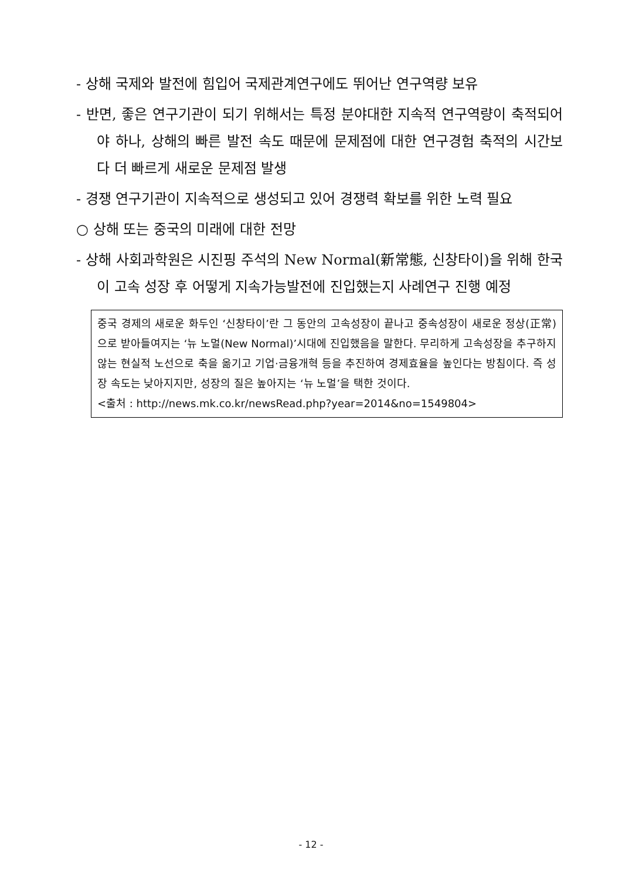- 상해 국제와 발전에 힘입어 국제관계연구에도 뛰어난 연구역량 보유
- 반면, 좋은 연구기관이 되기 위해서는 특정 분야대한 지속적 연구역량이 축적되어야 하나, 상해의 빠른 발전 속도 때문에 문제점에 대한 연구경험 축적의 시간보다 더 빠르게 새로운 문제점 발생
- 경쟁 연구기관이 지속적으로 생성되고 있어 경쟁력 확보를 위한 노력 필요
○ 상해 또는 중국의 미래에 대한 전망
- 상해 사회과학원은 시진핑 주석의 New Normal(新常態, 신창타이)을 위해 한국이 고속 성장 후 어떻게 지속가능발전에 진입했는지 사례연구 진행 예정
중국 경제의 새로운 화두인 ‘신창타이’란 그 동안의 고속성장이 끝나고 중속성장이 새로운 정상(正常)으로 받아들여지는 ‘뉴 노멀(New Normal)’시대에 진입했음을 말한다. 무리하게 고속성장을 추구하지 않는 현실적 노선으로 축을 옮기고 기업·금융개혁 등을 추진하여 경제효율을 높인다는 방침이다. 즉 성장 속도는 낮아지지만, 성장의 질은 높아지는 ‘뉴 노멀’을 택한 것이다.
<출처 : http://news.mk.co.kr/newsRead.php?year=2014&no=1549804>
- 12 -